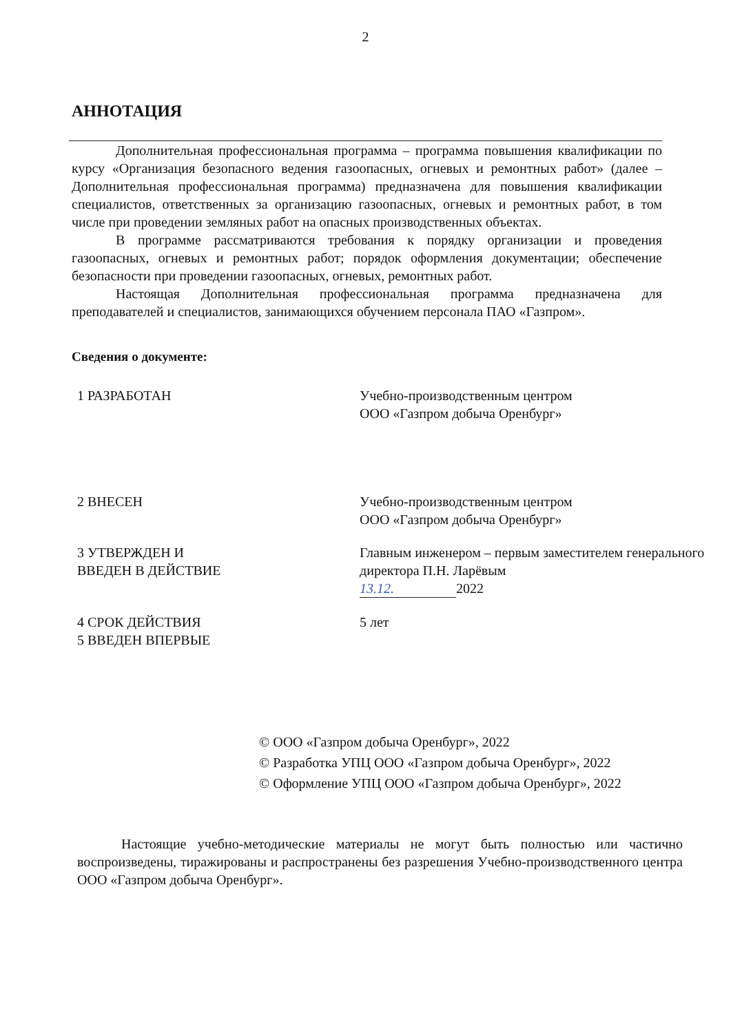2
АННОТАЦИЯ
Дополнительная профессиональная программа – программа повышения квалификации по курсу «Организация безопасного ведения газоопасных, огневых и ремонтных работ» (далее – Дополнительная профессиональная программа) предназначена для повышения квалификации специалистов, ответственных за организацию газоопасных, огневых и ремонтных работ, в том числе при проведении земляных работ на опасных производственных объектах.
В программе рассматриваются требования к порядку организации и проведения газоопасных, огневых и ремонтных работ; порядок оформления документации; обеспечение безопасности при проведении газоопасных, огневых, ремонтных работ.
Настоящая Дополнительная профессиональная программа предназначена для преподавателей и специалистов, занимающихся обучением персонала ПАО «Газпром».
Сведения о документе:
1 РАЗРАБОТАН Учебно-производственным центром
ООО «Газпром добыча Оренбург»
2 ВНЕСЕН Учебно-производственным центром
ООО «Газпром добыча Оренбург»
3 УТВЕРЖДЕН И
ВВЕДЕН В ДЕЙСТВИЕ
Главным инженером – первым заместителем генерального директора П.Н. Ларёвым
13.12. 2022
4 СРОК ДЕЙСТВИЯ
5 ВВЕДЕН ВПЕРВЫЕ
5 лет
© ООО «Газпром добыча Оренбург», 2022
© Разработка УПЦ ООО «Газпром добыча Оренбург», 2022
© Оформление УПЦ ООО «Газпром добыча Оренбург», 2022
Настоящие учебно-методические материалы не могут быть полностью или частично воспроизведены, тиражированы и распространены без разрешения Учебно-производственного центра ООО «Газпром добыча Оренбург».